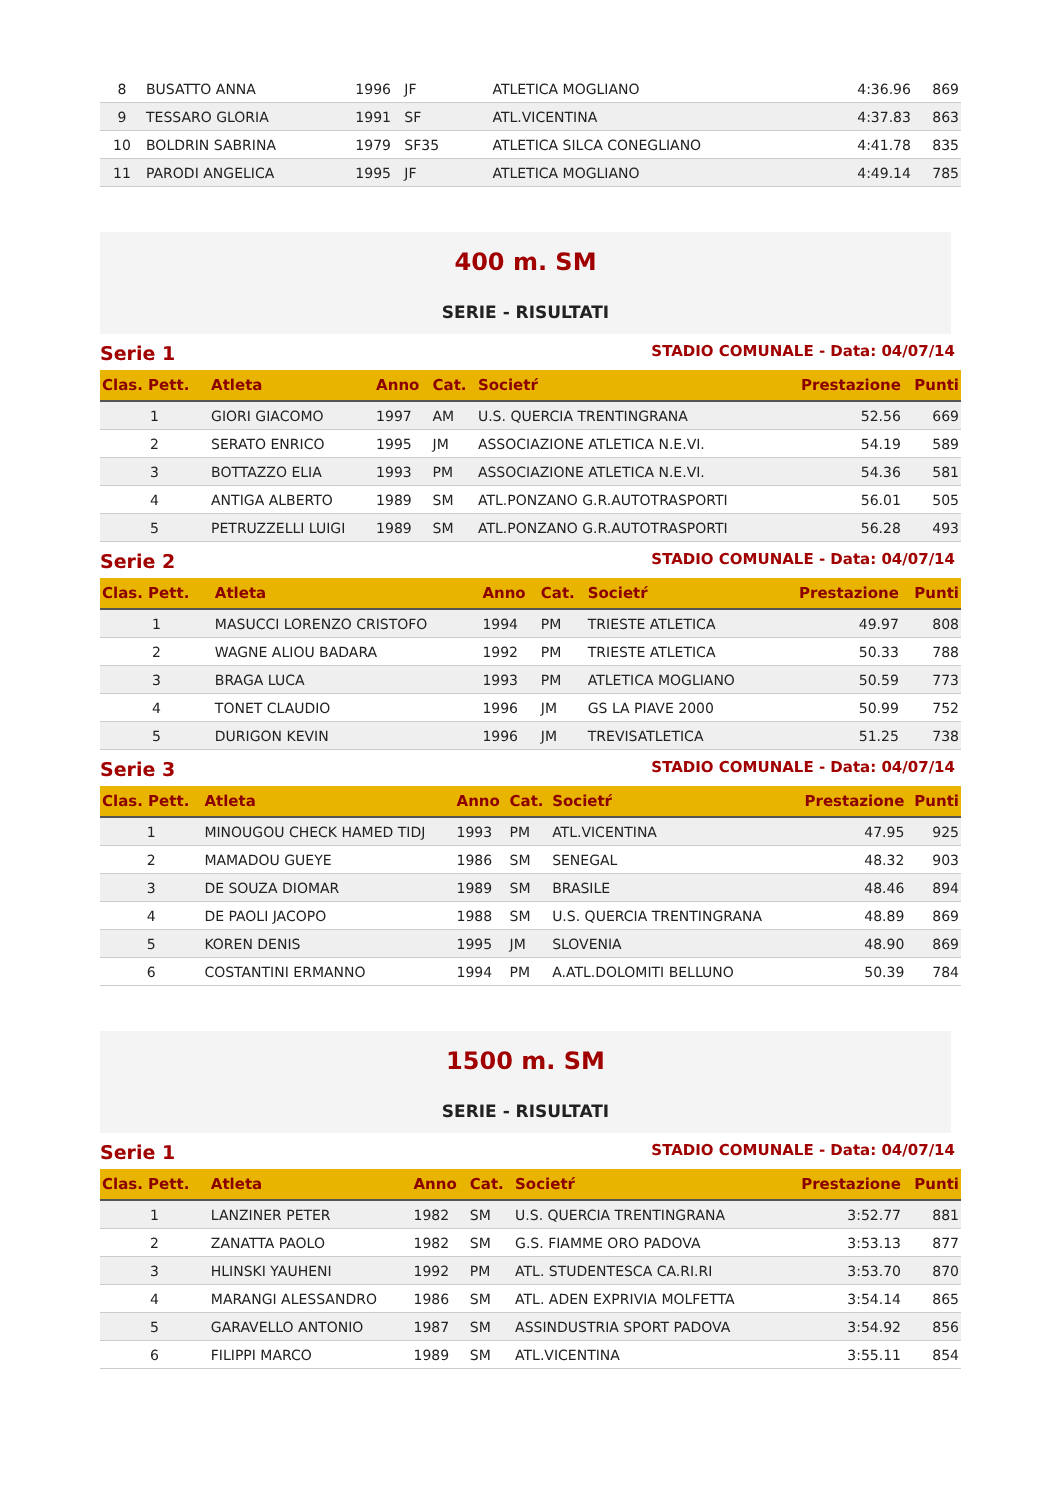| 8 | BUSATTO ANNA | 1996 JF | ATLETICA MOGLIANO | 4:36.96 | 869 |
| 9 | TESSARO GLORIA | 1991 SF | ATL.VICENTINA | 4:37.83 | 863 |
| 10 | BOLDRIN SABRINA | 1979 SF35 | ATLETICA SILCA CONEGLIANO | 4:41.78 | 835 |
| 11 | PARODI ANGELICA | 1995 JF | ATLETICA MOGLIANO | 4:49.14 | 785 |
400 m. SM
SERIE - RISULTATI
Serie 1 STADIO COMUNALE - Data: 04/07/14
| Clas. Pett. | Atleta | Anno | Cat. | Societŕ | Prestazione | Punti |
| --- | --- | --- | --- | --- | --- | --- |
| 1 | GIORI GIACOMO | 1997 | AM | U.S. QUERCIA TRENTINGRANA | 52.56 | 669 |
| 2 | SERATO ENRICO | 1995 | JM | ASSOCIAZIONE ATLETICA N.E.VI. | 54.19 | 589 |
| 3 | BOTTAZZO ELIA | 1993 | PM | ASSOCIAZIONE ATLETICA N.E.VI. | 54.36 | 581 |
| 4 | ANTIGA ALBERTO | 1989 | SM | ATL.PONZANO G.R.AUTOTRASPORTI | 56.01 | 505 |
| 5 | PETRUZZELLI LUIGI | 1989 | SM | ATL.PONZANO G.R.AUTOTRASPORTI | 56.28 | 493 |
Serie 2 STADIO COMUNALE - Data: 04/07/14
| Clas. Pett. | Atleta | Anno | Cat. | Societŕ | Prestazione | Punti |
| --- | --- | --- | --- | --- | --- | --- |
| 1 | MASUCCI LORENZO CRISTOFO | 1994 | PM | TRIESTE ATLETICA | 49.97 | 808 |
| 2 | WAGNE ALIOU BADARA | 1992 | PM | TRIESTE ATLETICA | 50.33 | 788 |
| 3 | BRAGA LUCA | 1993 | PM | ATLETICA MOGLIANO | 50.59 | 773 |
| 4 | TONET CLAUDIO | 1996 | JM | GS LA PIAVE 2000 | 50.99 | 752 |
| 5 | DURIGON KEVIN | 1996 | JM | TREVISATLETICA | 51.25 | 738 |
Serie 3 STADIO COMUNALE - Data: 04/07/14
| Clas. Pett. | Atleta | Anno | Cat. | Societŕ | Prestazione | Punti |
| --- | --- | --- | --- | --- | --- | --- |
| 1 | MINOUGOU CHECK HAMED TIDJ | 1993 | PM | ATL.VICENTINA | 47.95 | 925 |
| 2 | MAMADOU GUEYE | 1986 | SM | SENEGAL | 48.32 | 903 |
| 3 | DE SOUZA DIOMAR | 1989 | SM | BRASILE | 48.46 | 894 |
| 4 | DE PAOLI JACOPO | 1988 | SM | U.S. QUERCIA TRENTINGRANA | 48.89 | 869 |
| 5 | KOREN DENIS | 1995 | JM | SLOVENIA | 48.90 | 869 |
| 6 | COSTANTINI ERMANNO | 1994 | PM | A.ATL.DOLOMITI BELLUNO | 50.39 | 784 |
1500 m. SM
SERIE - RISULTATI
Serie 1 STADIO COMUNALE - Data: 04/07/14
| Clas. Pett. | Atleta | Anno | Cat. | Societŕ | Prestazione | Punti |
| --- | --- | --- | --- | --- | --- | --- |
| 1 | LANZINER PETER | 1982 | SM | U.S. QUERCIA TRENTINGRANA | 3:52.77 | 881 |
| 2 | ZANATTA PAOLO | 1982 | SM | G.S. FIAMME ORO PADOVA | 3:53.13 | 877 |
| 3 | HLINSKI YAUHENI | 1992 | PM | ATL. STUDENTESCA CA.RI.RI | 3:53.70 | 870 |
| 4 | MARANGI ALESSANDRO | 1986 | SM | ATL. ADEN EXPRIVIA MOLFETTA | 3:54.14 | 865 |
| 5 | GARAVELLO ANTONIO | 1987 | SM | ASSINDUSTRIA SPORT PADOVA | 3:54.92 | 856 |
| 6 | FILIPPI MARCO | 1989 | SM | ATL.VICENTINA | 3:55.11 | 854 |